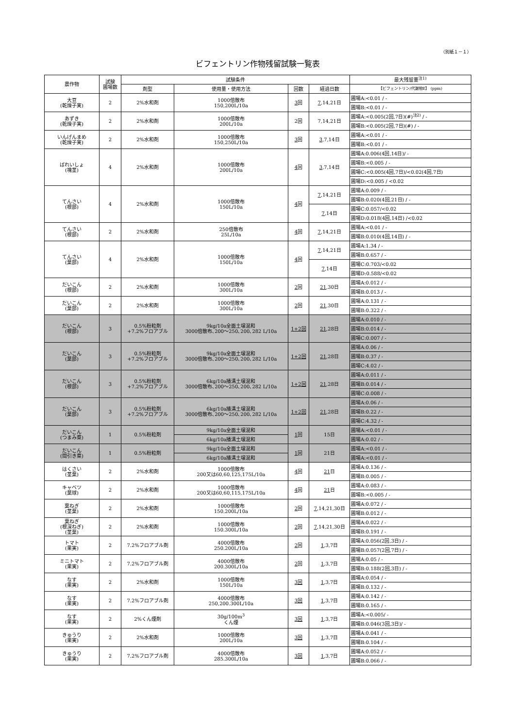（別紙１－１）
ビフェントリン作物残留試験一覧表
| 農作物 | 試験 圃場数 | 試験条件 | | | | 最大残留量<sup>注1)</sup> |
| --- | --- | --- | --- | --- | --- | --- |
| | | 剤型 | 使用量・使用方法 | 回数 | 経過日数 | 【ビフェントリン/代謝物E】 (ppm) |
| 大豆 (乾燥子実) | 2 | 2%水和剤 | 1000倍散布 150,200L/10a | 3 回 | 7 ,14,21日 | 圃場A:<0.01 / - |
| | | | | | | 圃場B:<0.01 / - |
| あずき (乾燥子実) | 2 | 2%水和剤 | 1000倍散布 200L/10a | 2回 | 7,14,21日 | 圃場A:<0.005(2回,7日)(#)<sup>注2)</sup> / - |
| | | | | | | 圃場B:<0.005(2回,7日)(#) / - |
| いんげんまめ (乾燥子実) | 2 | 2%水和剤 | 1000倍散布 150,250L/10a | 3 回 | 3 ,7,14日 | 圃場A:<0.01 / - |
| | | | | | | 圃場B:<0.01 / - |
| ばれいしょ (塊茎) | 4 | 2%水和剤 | 1000倍散布 200L/10a | 4 回 | 3 ,7,14日 | 圃場A:0.006(4回,14日)/ - |
| | | | | | | 圃場B:<0.005 / - |
| | | | | | | 圃場C:<0.005(4回,7日)/<0.02(4回,7日) |
| | | | | | | 圃場D:<0.005 / <0.02 |
| てんさい (根部) | 4 | 2%水和剤 | 1000倍散布 150L/10a | 4 回 | 7 ,14,21日 | 圃場A:0.009 / - |
| | | | | | | 圃場B:0.020(4回,21日) / - |
| | | | | | 7 ,14日 | 圃場C:0.057/<0.02 |
| | | | | | | 圃場D:0.018(4回,14日) /<0.02 |
| てんさい (根部) | 2 | 2%水和剤 | 250倍散布 25L/10a | 4 回 | 7 ,14,21日 | 圃場A:<0.01 / - |
| | | | | | | 圃場B:0.010(4回,14日) / - |
| てんさい (葉部) | 4 | 2%水和剤 | 1000倍散布 150L/10a | 4 回 | 7 ,14,21日 | 圃場A:1.34 / - |
| | | | | | | 圃場B:0.657 / - |
| | | | | | 7 ,14日 | 圃場C:0.703/<0.02 |
| | | | | | | 圃場D:0.588/<0.02 |
| だいこん (根部) | 2 | 2%水和剤 | 1000倍散布 300L/10a | 2 回 | 21 ,30日 | 圃場A:0.012 / - |
| | | | | | | 圃場B:0.013 / - |
| だいこん (葉部) | 2 | 2%水和剤 | 1000倍散布 300L/10a | 2 回 | 21 ,30日 | 圃場A:0.131 / - |
| | | | | | | 圃場B:0.322 / - |
| だいこん (根部) | 3 | 0.5%粉粒剤 +7.2%フロアブル | 9kg/10a全面土壌混和 3000倍散布､200～250､200､282 L/10a | 1+2回 | 21 ,28日 | 圃場A:0.010 / - |
| | | | | | | 圃場B:0.014 / - |
| | | | | | | 圃場C:0.007 / - |
| だいこん (葉部) | 3 | 0.5%粉粒剤 +7.2%フロアブル | 9kg/10a全面土壌混和 3000倍散布､200～250､200､282 L/10a | 1+2回 | 21 ,28日 | 圃場A:0.06 / - |
| | | | | | | 圃場B:0.37 / - |
| | | | | | | 圃場C:4.02 / - |
| だいこん (根部) | 3 | 0.5%粉粒剤 +7.2%フロアブル | 6kg/10a播溝土壌混和 3000倍散布､200～250､200､282 L/10a | 1+2回 | 21 ,28日 | 圃場A:0.011 / - |
| | | | | | | 圃場B:0.014 / - |
| | | | | | | 圃場C:0.008 / - |
| だいこん (葉部) | 3 | 0.5%粉粒剤 +7.2%フロアブル | 6kg/10a播溝土壌混和 3000倍散布､200～250､200､282 L/10a | 1+2回 | 21 ,28日 | 圃場A:0.06 / - |
| | | | | | | 圃場B:0.22 / - |
| | | | | | | 圃場C:4.32 / - |
| だいこん (つまみ菜) | 1 | 0.5%粉粒剤 | 9kg/10a全面土壌混和 | 1 回 | 15日 | 圃場A:<0.01 / - |
| | | | 6kg/10a播溝土壌混和 | | | 圃場A:0.02 / - |
| だいこん (間引き菜) | 1 | 0.5%粉粒剤 | 9kg/10a全面土壌混和 | 1 回 | 21日 | 圃場A:<0.01 / - |
| | | | 6kg/10a播溝土壌混和 | | | 圃場A:<0.01 / - |
| はくさい (茎葉) | 2 | 2%水和剤 | 1000倍散布 200又は60,60,125,175L/10a | 4 回 | 21 日 | 圃場A:0.136 / - |
| | | | | | | 圃場B:0.005 / - |
| キャベツ (葉球) | 2 | 2%水和剤 | 1000倍散布 200又は60,60,115,175L/10a | 4 回 | 21 日 | 圃場A:0.083 / - |
| | | | | | | 圃場B:<0.005 / - |
| 葉ねぎ (茎葉) | 2 | 2%水和剤 | 1000倍散布 150.200L/10a | 2 回 | 7 ,14,21,30日 | 圃場A:0.072 / - |
| | | | | | | 圃場B:0.012 / - |
| 葉ねぎ (根深ねぎ) (茎葉) | 2 | 2%水和剤 | 1000倍散布 150.300L/10a | 2 回 | 7 ,14,21,30日 | 圃場A:0.022 / - |
| | | | | | | 圃場B:0.191 / - |
| トマト (果実) | 2 | 7.2%フロアブル剤 | 4000倍散布 250.200L/10a | 2 回 | 1 ,3,7日 | 圃場A:0.056(2回,3日) / - |
| | | | | | | 圃場B:0.057(2回,7日) / - |
| ミニトマト (果実) | 2 | 7.2%フロアブル剤 | 4000倍散布 200.300L/10a | 2 回 | 1 ,3,7日 | 圃場A:0.05 / - |
| | | | | | | 圃場B:0.188(2回,3日) / - |
| なす (果実) | 2 | 2%水和剤 | 1000倍散布 150L/10a | 3回 | 1 ,3,7日 | 圃場A:0.054 / - |
| | | | | | | 圃場B:0.132 / - |
| なす (果実) | 2 | 7.2%フロアブル剤 | 4000倍散布 250,200.300L/10a | 3回 | 1 ,3,7日 | 圃場A:0.142 / - |
| | | | | | | 圃場B:0.165 / - |
| なす (果実) | 2 | 2%くん煙剤 | 30g/100m<sup>3</sup> くん煙 | 3回 | 1 ,3,7日 | 圃場A:<0.005/ - |
| | | | | | | 圃場B:0.046(3回,3日)/ - |
| きゅうり (果実) | 2 | 2%水和剤 | 1000倍散布 200L/10a | 3回 | 1 ,3,7日 | 圃場A:0.041 / - |
| | | | | | | 圃場B:0.104 / - |
| きゅうり (果実) | 2 | 7.2%フロアブル剤 | 4000倍散布 285.300L/10a | 3回 | 1 ,3,7日 | 圃場A:0.052 / - |
| | | | | | | 圃場B:0.066 / - |